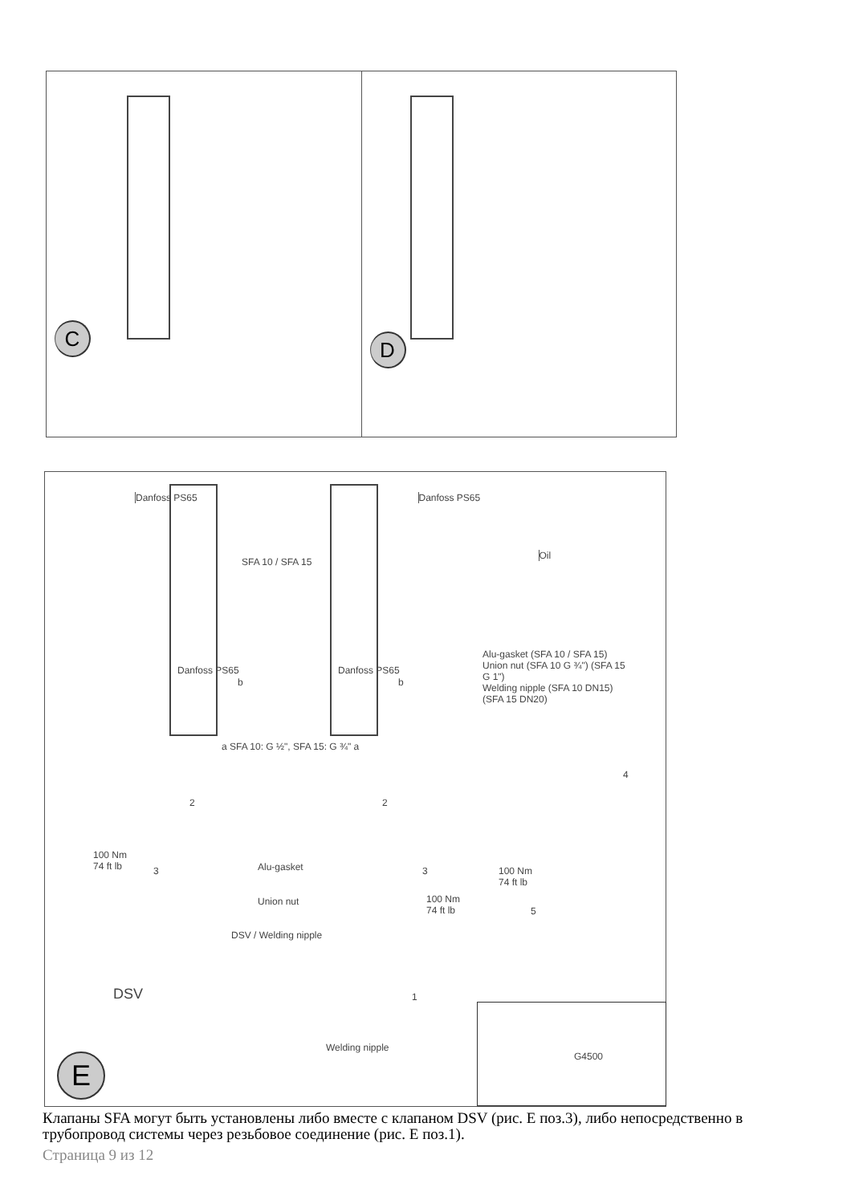Danfoss PS65
C
Danfoss PS65
Oil
D
SFA 10 / SFA 15
Danfoss PS65 Danfoss PS65
b b
a SFA 10: G ½", SFA 15: G ¾" a
Alu-gasket (SFA 10 / SFA 15)
Union nut (SFA 10 G ¾") (SFA 15 G 1")
Welding nipple (SFA 10 DN15) (SFA 15 DN20)
2 2
4
100 Nm
74 ft lb
3 Alu-gasket 3
100 Nm
74 ft lb
Union nut
100 Nm
74 ft lb
5
DSV / Welding nipple
DSV 1
Welding nipple
G4500
E
Клапаны SFA могут быть установлены либо вместе с клапаном DSV (рис. E поз.3), либо непосредственно в трубопровод системы через резьбовое соединение (рис. E поз.1).
Страница 9 из 12